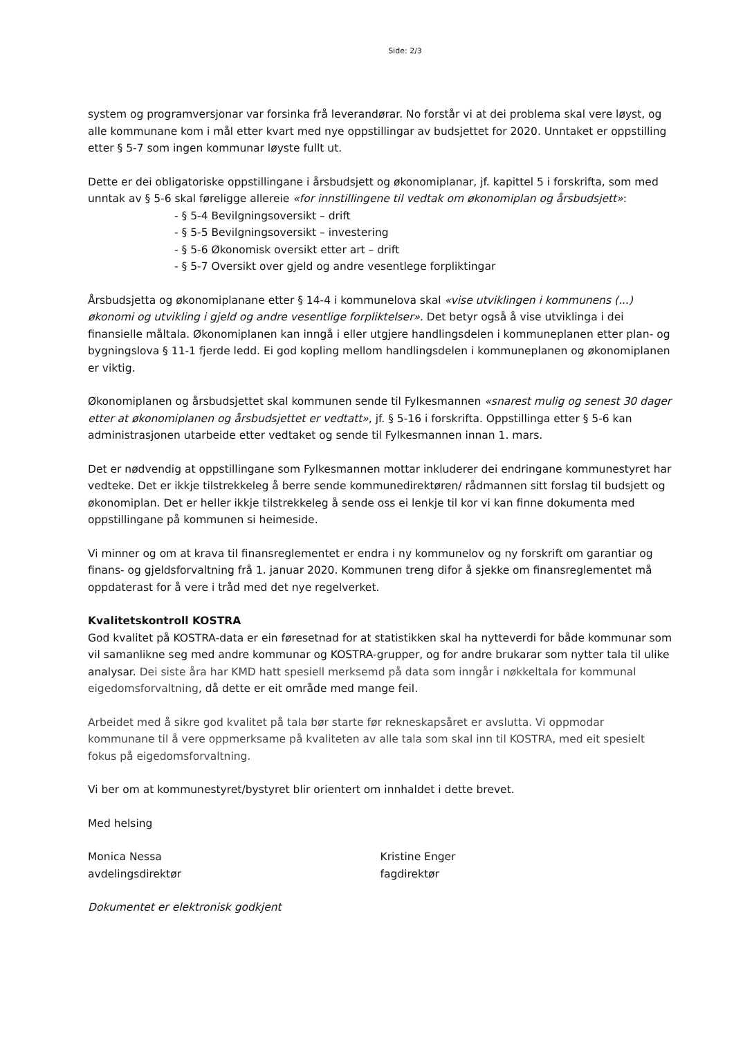Side: 2/3
system og programversjonar var forsinka frå leverandørar. No forstår vi at dei problema skal vere løyst, og alle kommunane kom i mål etter kvart med nye oppstillingar av budsjettet for 2020. Unntaket er oppstilling etter § 5-7 som ingen kommunar løyste fullt ut.
Dette er dei obligatoriske oppstillingane i årsbudsjett og økonomiplanar, jf. kapittel 5 i forskrifta, som med unntak av § 5-6 skal føreligge allereie «for innstillingene til vedtak om økonomiplan og årsbudsjett»:
- § 5-4 Bevilgningsoversikt – drift
- § 5-5 Bevilgningsoversikt – investering
- § 5-6 Økonomisk oversikt etter art – drift
- § 5-7 Oversikt over gjeld og andre vesentlege forpliktingar
Årsbudsjetta og økonomiplanane etter § 14-4 i kommunelova skal «vise utviklingen i kommunens (...) økonomi og utvikling i gjeld og andre vesentlige forpliktelser». Det betyr også å vise utviklinga i dei finansielle måltala. Økonomiplanen kan inngå i eller utgjere handlingsdelen i kommuneplanen etter plan- og bygningslova § 11-1 fjerde ledd. Ei god kopling mellom handlingsdelen i kommuneplanen og økonomiplanen er viktig.
Økonomiplanen og årsbudsjettet skal kommunen sende til Fylkesmannen «snarest mulig og senest 30 dager etter at økonomiplanen og årsbudsjettet er vedtatt», jf. § 5-16 i forskrifta. Oppstillinga etter § 5-6 kan administrasjonen utarbeide etter vedtaket og sende til Fylkesmannen innan 1. mars.
Det er nødvendig at oppstillingane som Fylkesmannen mottar inkluderer dei endringane kommunestyret har vedteke. Det er ikkje tilstrekkeleg å berre sende kommunedirektøren/ rådmannen sitt forslag til budsjett og økonomiplan. Det er heller ikkje tilstrekkeleg å sende oss ei lenkje til kor vi kan finne dokumenta med oppstillingane på kommunen si heimeside.
Vi minner og om at krava til finansreglementet er endra i ny kommunelov og ny forskrift om garantiar og finans- og gjeldsforvaltning frå 1. januar 2020. Kommunen treng difor å sjekke om finansreglementet må oppdaterast for å vere i tråd med det nye regelverket.
Kvalitetskontroll KOSTRA
God kvalitet på KOSTRA-data er ein føresetnad for at statistikken skal ha nytteverdi for både kommunar som vil samanlikne seg med andre kommunar og KOSTRA-grupper, og for andre brukarar som nytter tala til ulike analysar. Dei siste åra har KMD hatt spesiell merksemd på data som inngår i nøkkeltala for kommunal eigedomsforvaltning, då dette er eit område med mange feil.
Arbeidet med å sikre god kvalitet på tala bør starte før rekneskapsåret er avslutta. Vi oppmodar kommunane til å vere oppmerksame på kvaliteten av alle tala som skal inn til KOSTRA, med eit spesielt fokus på eigedomsforvaltning.
Vi ber om at kommunestyret/bystyret blir orientert om innhaldet i dette brevet.
Med helsing
Monica Nessa
avdelingsdirektør
Kristine Enger
fagdirektør
Dokumentet er elektronisk godkjent